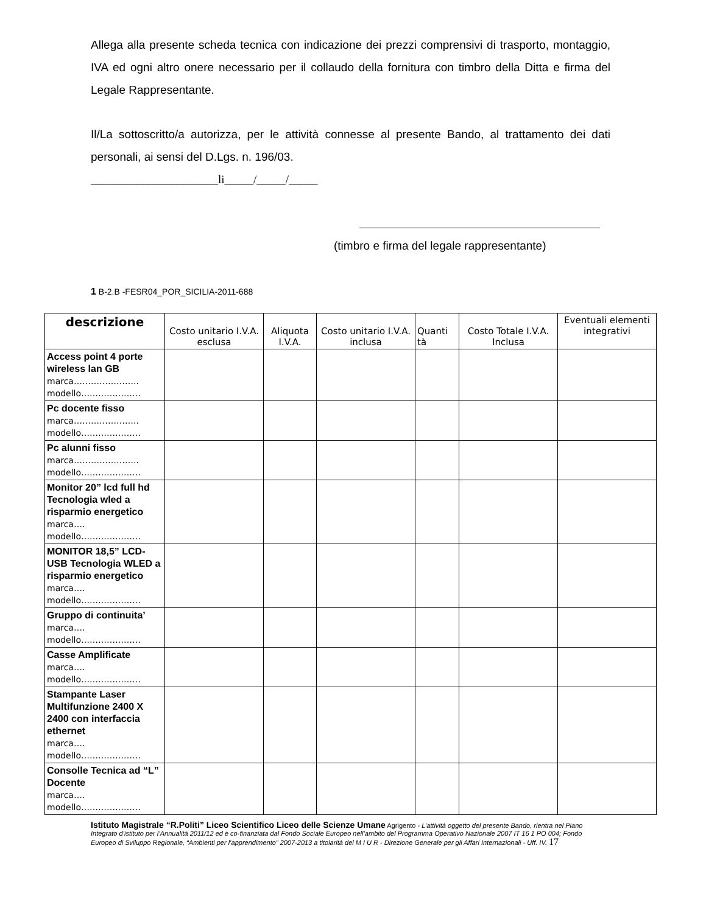Allega alla presente scheda tecnica con indicazione dei prezzi comprensivi di trasporto, montaggio, IVA ed ogni altro onere necessario per il collaudo della fornitura con timbro della Ditta e firma del Legale Rappresentante.
Il/La sottoscritto/a autorizza, per le attività connesse al presente Bando, al trattamento dei dati personali, ai sensi del D.Lgs. n. 196/03.
______________________li_____/_____/_____
(timbro e firma del legale rappresentante)
1 B-2.B -FESR04_POR_SICILIA-2011-688
| descrizione | Costo unitario I.V.A. esclusa | Aliquota I.V.A. | Costo unitario I.V.A. inclusa | Quanti tà | Costo Totale I.V.A. Inclusa | Eventuali elementi integrativi |
| --- | --- | --- | --- | --- | --- | --- |
| Access point 4 porte wireless lan GB marca………………….. modello………………… | | | | | | |
| Pc docente fisso marca………………….. modello………………… | | | | | | |
| Pc alunni fisso marca………………….. modello………………… | | | | | | |
| Monitor 20” lcd full hd Tecnologia wled a risparmio energetico marca…. modello………………… | | | | | | |
| MONITOR 18,5” LCD-USB Tecnologia WLED a risparmio energetico marca…. modello………………… | | | | | | |
| Gruppo di continuita’ marca…. modello………………… | | | | | | |
| Casse Amplificate marca…. modello………………… | | | | | | |
| Stampante Laser Multifunzione 2400 X 2400 con interfaccia ethernet marca…. modello………………… | | | | | | |
| Consolle Tecnica ad “L” Docente marca…. modello………………… | | | | | | |
Istituto Magistrale “R.Politi” Liceo Scientifico Liceo delle Scienze Umane Agrigento - L’attività oggetto del presente Bando, rientra nel Piano Integrato d’istituto per l’Annualità 2011/12 ed è co-finanziata dal Fondo Sociale Europeo nell’ambito del Programma Operativo Nazionale 2007 IT 16 1 PO 004; Fondo Europeo di Sviluppo Regionale, “Ambienti per l’apprendimento” 2007-2013 a titolarità del M I U R - Direzione Generale per gli Affari Internazionali - Uff. IV. 17